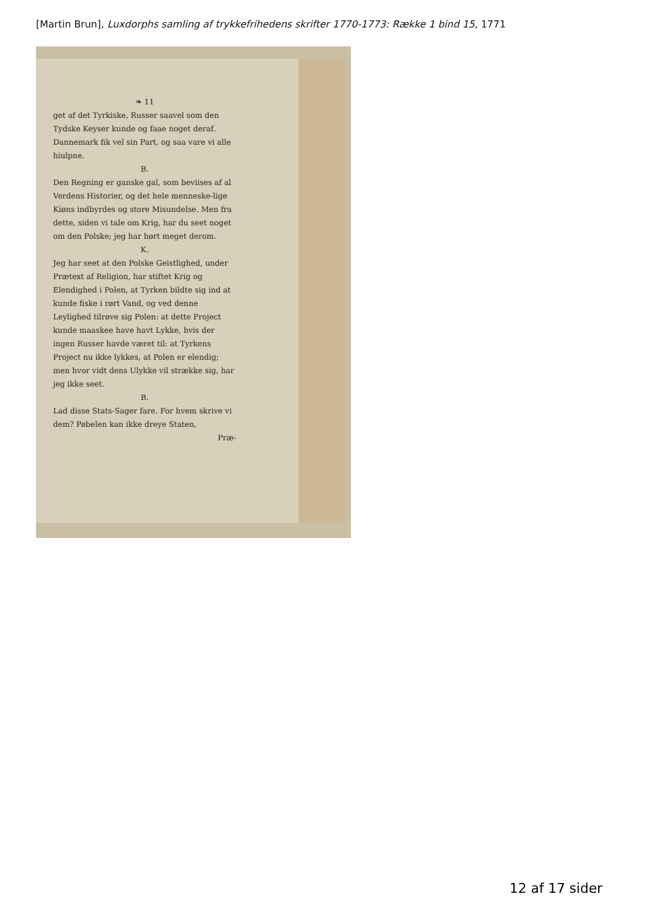[Martin Brun], Luxdorphs samling af trykkefrihedens skrifter 1770-1773: Række 1 bind 15, 1771
❧ 11
get af det Tyrkiske, Russer saavel som den Tydske Keyser kunde og faae noget deraf. Dannemark fik vel sin Part, og saa vare vi alle hiulpne.
B.
Den Regning er ganske gal, som beviises af al Verdens Historier, og det hele menneske-lige Kiøns indbyrdes og store Misundelse. Men fra dette, siden vi tale om Krig, har du seet noget om den Polske; jeg har hørt meget derom.
K.
Jeg har seet at den Polske Geistlighed, under Prætext af Religion, har stiftet Krig og Elendighed i Polen, at Tyrken bildte sig ind at kunde fiske i rørt Vand, og ved denne Leylighed tilrøve sig Polen: at dette Project kunde maaskee have havt Lykke, hvis der ingen Russer havde været til: at Tyrkens Project nu ikke lykkes, at Polen er elendig; men hvor vidt dens Ulykke vil strække sig, har jeg ikke seet.
B.
Lad disse Stats-Sager fare. For hvem skrive vi dem? Pøbelen kan ikke dreye Staten,
Præ-
12 af 17 sider